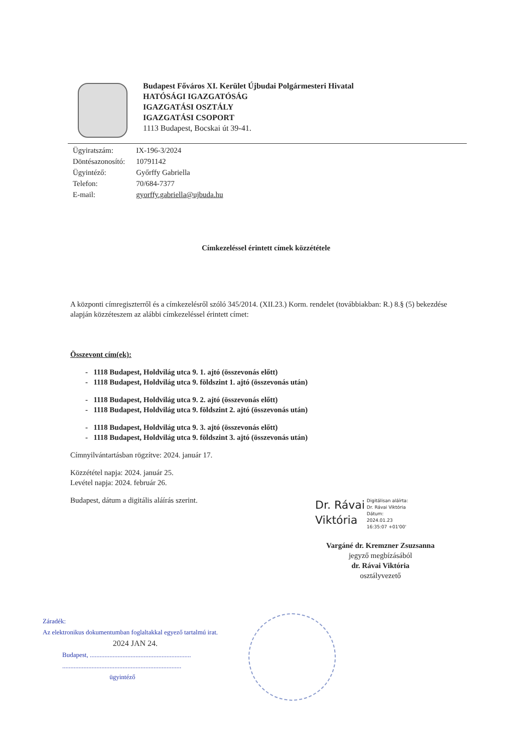Budapest Főváros XI. Kerület Újbudai Polgármesteri Hivatal
HATÓSÁGI IGAZGATÓSÁG
IGAZGATÁSI OSZTÁLY
IGAZGATÁSI CSOPORT
1113 Budapest, Bocskai út 39-41.
| Ügyiratszám: | IX-196-3/2024 |
| Döntésazonosító: | 10791142 |
| Ügyintéző: | Győrffy Gabriella |
| Telefon: | 70/684-7377 |
| E-mail: | gyorffy.gabriella@ujbuda.hu |
Címkezeléssel érintett címek közzététele
A központi címregiszterről és a címkezelésről szóló 345/2014. (XII.23.) Korm. rendelet (továbbiakban: R.) 8.§ (5) bekezdése alapján közzéteszem az alábbi címkezeléssel érintett címet:
Összevont cím(ek):
- 1118 Budapest, Holdvilág utca 9. 1. ajtó (összevonás előtt)
- 1118 Budapest, Holdvilág utca 9. földszint 1. ajtó (összevonás után)
- 1118 Budapest, Holdvilág utca 9. 2. ajtó (összevonás előtt)
- 1118 Budapest, Holdvilág utca 9. földszint 2. ajtó (összevonás után)
- 1118 Budapest, Holdvilág utca 9. 3. ajtó (összevonás előtt)
- 1118 Budapest, Holdvilág utca 9. földszint 3. ajtó (összevonás után)
Címnyilvántartásban rögzítve: 2024. január 17.
Közzététel napja: 2024. január 25.
Levétel napja: 2024. február 26.
Budapest, dátum a digitális aláírás szerint.
Dr. Rávai
Viktória
Digitálisan aláírta:
Dr. Rávai Viktória
Dátum:
2024.01.23
16:35:07 +01'00'
Vargáné dr. Kremzner Zsuzsanna
jegyző megbízásából
dr. Rávai Viktória
osztályvezető
Záradék:
Az elektronikus dokumentumban foglaltakkal egyező tartalmú irat.
2024 JAN 24.
Budapest, ..............................................................
.........................................................................
ügyintéző